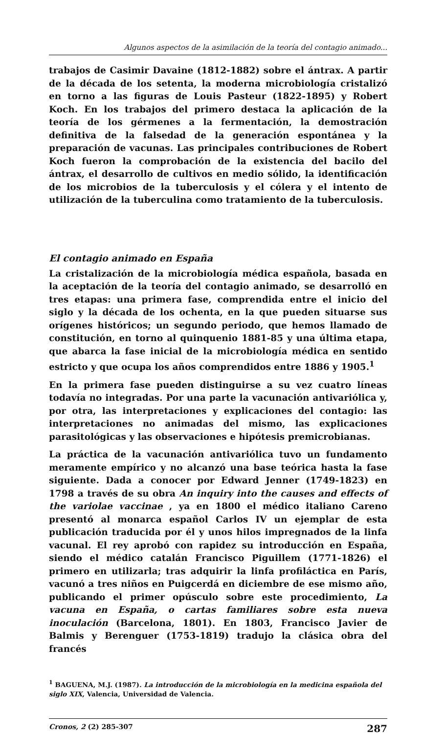Algunos aspectos de la asimilación de la teoría del contagio animado...
trabajos de Casimir Davaine (1812-1882) sobre el ántrax. A partir de la década de los setenta, la moderna microbiología cristalizó en torno a las figuras de Louis Pasteur (1822-1895) y Robert Koch. En los trabajos del primero destaca la aplicación de la teoría de los gérmenes a la fermentación, la demostración definitiva de la falsedad de la generación espontánea y la preparación de vacunas. Las principales contribuciones de Robert Koch fueron la comprobación de la existencia del bacilo del ántrax, el desarrollo de cultivos en medio sólido, la identificación de los microbios de la tuberculosis y el cólera y el intento de utilización de la tuberculina como tratamiento de la tuberculosis.
El contagio animado en España
La cristalización de la microbiología médica española, basada en la aceptación de la teoría del contagio animado, se desarrolló en tres etapas: una primera fase, comprendida entre el inicio del siglo y la década de los ochenta, en la que pueden situarse sus orígenes históricos; un segundo periodo, que hemos llamado de constitución, en torno al quinquenio 1881-85 y una última etapa, que abarca la fase inicial de la microbiología médica en sentido estricto y que ocupa los años comprendidos entre 1886 y 1905.<sup>1</sup>
En la primera fase pueden distinguirse a su vez cuatro líneas todavía no integradas. Por una parte la vacunación antivariólica y, por otra, las interpretaciones y explicaciones del contagio: las interpretaciones no animadas del mismo, las explicaciones parasitológicas y las observaciones e hipótesis premicrobianas.
La práctica de la vacunación antivariólica tuvo un fundamento meramente empírico y no alcanzó una base teórica hasta la fase siguiente. Dada a conocer por Edward Jenner (1749-1823) en 1798 a través de su obra An inquiry into the causes and effects of the variolae vaccinae , ya en 1800 el médico italiano Careno presentó al monarca español Carlos IV un ejemplar de esta publicación traducida por él y unos hilos impregnados de la linfa vacunal. El rey aprobó con rapidez su introducción en España, siendo el médico catalán Francisco Piguillem (1771-1826) el primero en utilizarla; tras adquirir la linfa profiláctica en París, vacunó a tres niños en Puigcerdá en diciembre de ese mismo año, publicando el primer opúsculo sobre este procedimiento, La vacuna en España, o cartas familiares sobre esta nueva inoculación (Barcelona, 1801). En 1803, Francisco Javier de Balmis y Berenguer (1753-1819) tradujo la clásica obra del francés
<sup>1</sup> BAGUENA, M.J. (1987). La introducción de la microbiología en la medicina española del siglo XIX, Valencia, Universidad de Valencia.
Cronos, 2 (2) 285-307 287